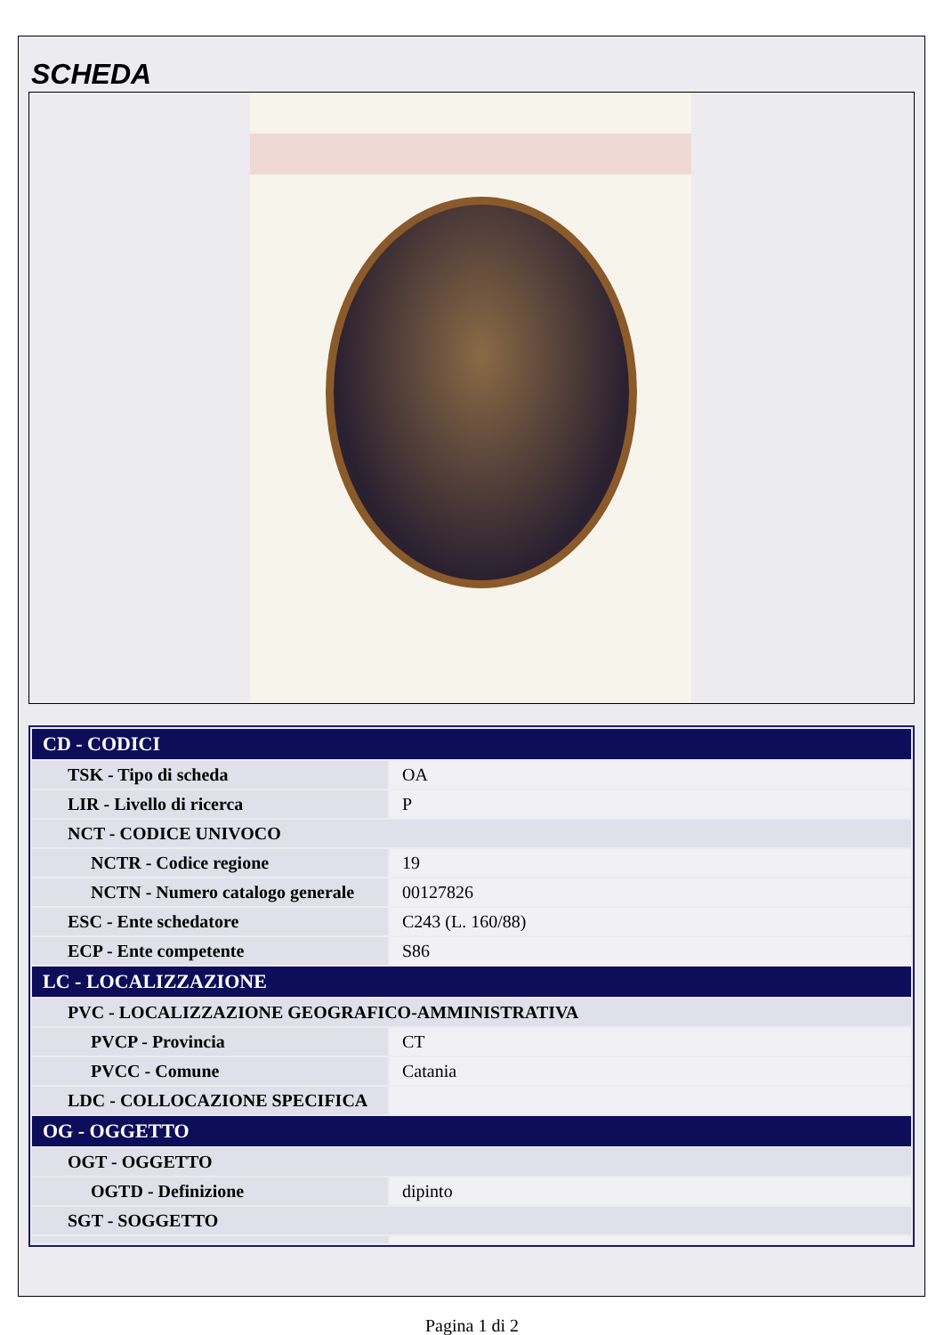SCHEDA
| CD - CODICI | |
| --- | --- |
| TSK - Tipo di scheda | OA |
| LIR - Livello di ricerca | P |
| NCT - CODICE UNIVOCO | |
| NCTR - Codice regione | 19 |
| NCTN - Numero catalogo generale | 00127826 |
| ESC - Ente schedatore | C243 (L. 160/88) |
| ECP - Ente competente | S86 |
| LC - LOCALIZZAZIONE | |
| PVC - LOCALIZZAZIONE GEOGRAFICO-AMMINISTRATIVA | |
| PVCP - Provincia | CT |
| PVCC - Comune | Catania |
| LDC - COLLOCAZIONE SPECIFICA | |
| OG - OGGETTO | |
| OGT - OGGETTO | |
| OGTD - Definizione | dipinto |
| SGT - SOGGETTO | |
Pagina 1 di 2